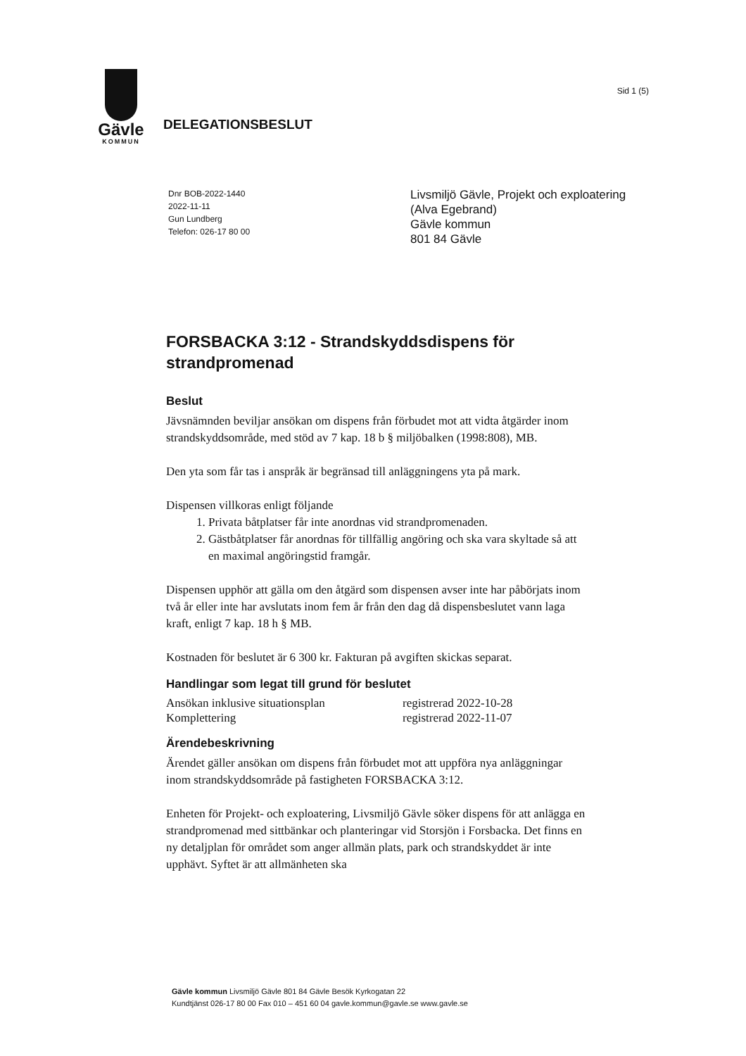Gävle
KOMMUN
Sid 1 (5)
DELEGATIONSBESLUT
Dnr BOB-2022-1440
2022-11-11
Gun Lundberg
Telefon: 026-17 80 00
Livsmiljö Gävle, Projekt och exploatering
(Alva Egebrand)
Gävle kommun
801 84 Gävle
FORSBACKA 3:12 - Strandskyddsdispens för strandpromenad
Beslut
Jävsnämnden beviljar ansökan om dispens från förbudet mot att vidta åtgärder inom strandskyddsområde, med stöd av 7 kap. 18 b § miljöbalken (1998:808), MB.
Den yta som får tas i anspråk är begränsad till anläggningens yta på mark.
Dispensen villkoras enligt följande
1. Privata båtplatser får inte anordnas vid strandpromenaden.
2. Gästbåtplatser får anordnas för tillfällig angöring och ska vara skyltade så att en maximal angöringstid framgår.
Dispensen upphör att gälla om den åtgärd som dispensen avser inte har påbörjats inom två år eller inte har avslutats inom fem år från den dag då dispensbeslutet vann laga kraft, enligt 7 kap. 18 h § MB.
Kostnaden för beslutet är 6 300 kr. Fakturan på avgiften skickas separat.
Handlingar som legat till grund för beslutet
Ansökan inklusive situationsplan registrerad 2022-10-28
Komplettering registrerad 2022-11-07
Ärendebeskrivning
Ärendet gäller ansökan om dispens från förbudet mot att uppföra nya anläggningar inom strandskyddsområde på fastigheten FORSBACKA 3:12.
Enheten för Projekt- och exploatering, Livsmiljö Gävle söker dispens för att anlägga en strandpromenad med sittbänkar och planteringar vid Storsjön i Forsbacka. Det finns en ny detaljplan för området som anger allmän plats, park och strandskyddet är inte upphävt. Syftet är att allmänheten ska
Gävle kommun Livsmiljö Gävle 801 84 Gävle Besök Kyrkogatan 22
Kundtjänst 026-17 80 00 Fax 010 – 451 60 04 gavle.kommun@gavle.se www.gavle.se